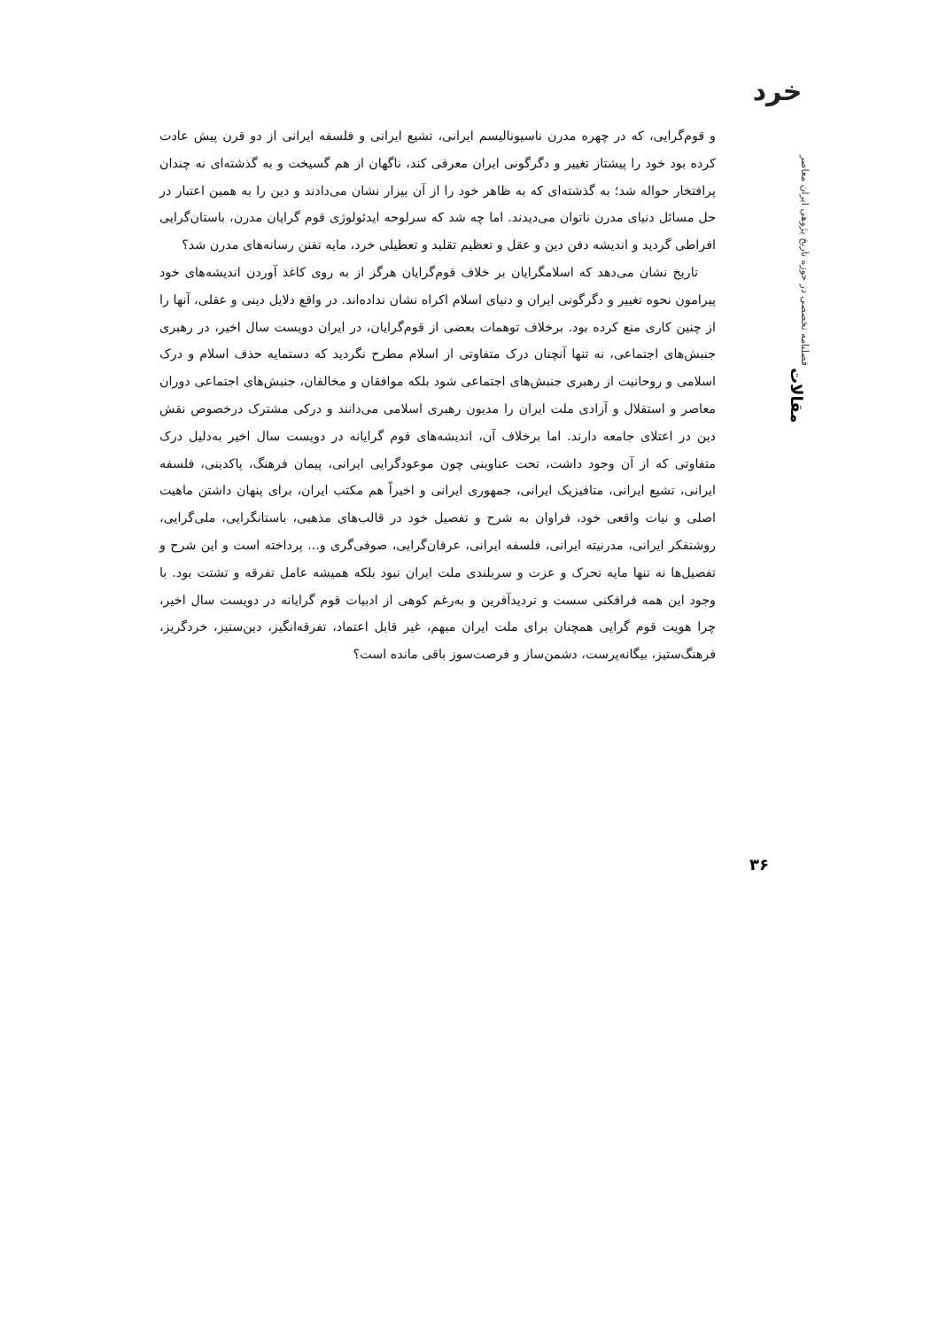خرد
فصلنامه تخصصی در حوزه تاریخ پژوهی ایران معاصر
مقالات
۳۶
و قوم‌گرایی، که در چهره مدرن ناسیونالیسم ایرانی، تشیع ایرانی و فلسفه ایرانی از دو قرن پیش عادت کرده بود خود را پیشتاز تغییر و دگرگونی ایران معرفی کند، ناگهان از هم گسیخت و به گذشته‌ای نه چندان پرافتخار حواله شد؛ به گذشته‌ای که به ظاهر خود را از آن بیزار نشان می‌دادند و دین را به همین اعتبار در حل مسائل دنیای مدرن ناتوان می‌دیدند. اما چه شد که سرلوحه ایدئولوژی قوم گرایان مدرن، باستان‌گرایی افراطی گردید و اندیشه دفن دین و عقل و تعظیم تقلید و تعطیلی خرد، مایه تفنن رسانه‌های مدرن شد؟
تاریخ نشان می‌دهد که اسلامگرایان بر خلاف قوم‌گرایان هرگز از به روی کاغذ آوردن اندیشه‌های خود پیرامون نحوه تغییر و دگرگونی ایران و دنیای اسلام اکراه نشان نداده‌اند. در واقع دلایل دینی و عقلی، آنها را از چنین کاری منع کرده بود. برخلاف توهمات بعضی از قوم‌گرایان، در ایران دویست سال اخیر، در رهبری جنبش‌های اجتماعی، نه تنها آنچنان درک متفاوتی از اسلام مطرح نگردید که دستمایه حذف اسلام و درک اسلامی و روحانیت از رهبری جنبش‌های اجتماعی شود بلکه موافقان و مخالفان، جنبش‌های اجتماعی دوران معاصر و استقلال و آزادی ملت ایران را مدیون رهبری اسلامی می‌دانند و درکی مشترک درخصوص نقش دین در اعتلای جامعه دارند. اما برخلاف آن، اندیشه‌های قوم گرایانه در دویست سال اخیر به‌دلیل درک متفاوتی که از آن وجود داشت، تحت عناوینی چون موعودگرایی ایرانی، پیمان فرهنگ، پاکدینی، فلسفه ایرانی، تشیع ایرانی، متافیزیک ایرانی، جمهوری ایرانی و اخیراً هم مکتب ایران، برای پنهان داشتن ماهیت اصلی و نیات واقعی خود، فراوان به شرح و تفصیل خود در قالب‌های مذهبی، باستانگرایی، ملی‌گرایی، روشنفکر ایرانی، مدرنیته ایرانی، فلسفه ایرانی، عرفان‌گرایی، صوفی‌گری و... پرداخته است و این شرح و تفصیل‌ها نه تنها مایه تحرک و عزت و سربلندی ملت ایران نبود بلکه همیشه عامل تفرقه و تشتت بود. با وجود این همه فرافکنی سست و تردیدآفرین و به‌رغم کوهی از ادبیات قوم گرایانه در دویست سال اخیر، چرا هویت قوم گرایی همچنان برای ملت ایران مبهم، غیر قابل اعتماد، تفرقه‌انگیز، دین‌ستیز، خردگریز، فرهنگ‌ستیز، بیگانه‌پرست، دشمن‌ساز و فرصت‌سوز باقی مانده است؟